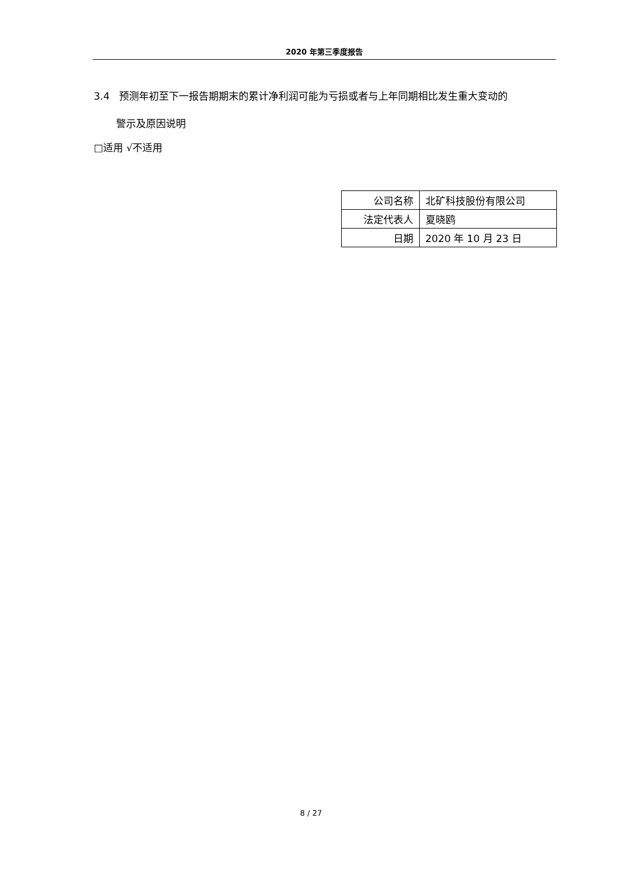2020 年第三季度报告
3.4 预测年初至下一报告期期末的累计净利润可能为亏损或者与上年同期相比发生重大变动的
警示及原因说明
□适用 √不适用
| 公司名称 | 北矿科技股份有限公司 |
| 法定代表人 | 夏晓鸥 |
| 日期 | 2020 年 10 月 23 日 |
8 / 27